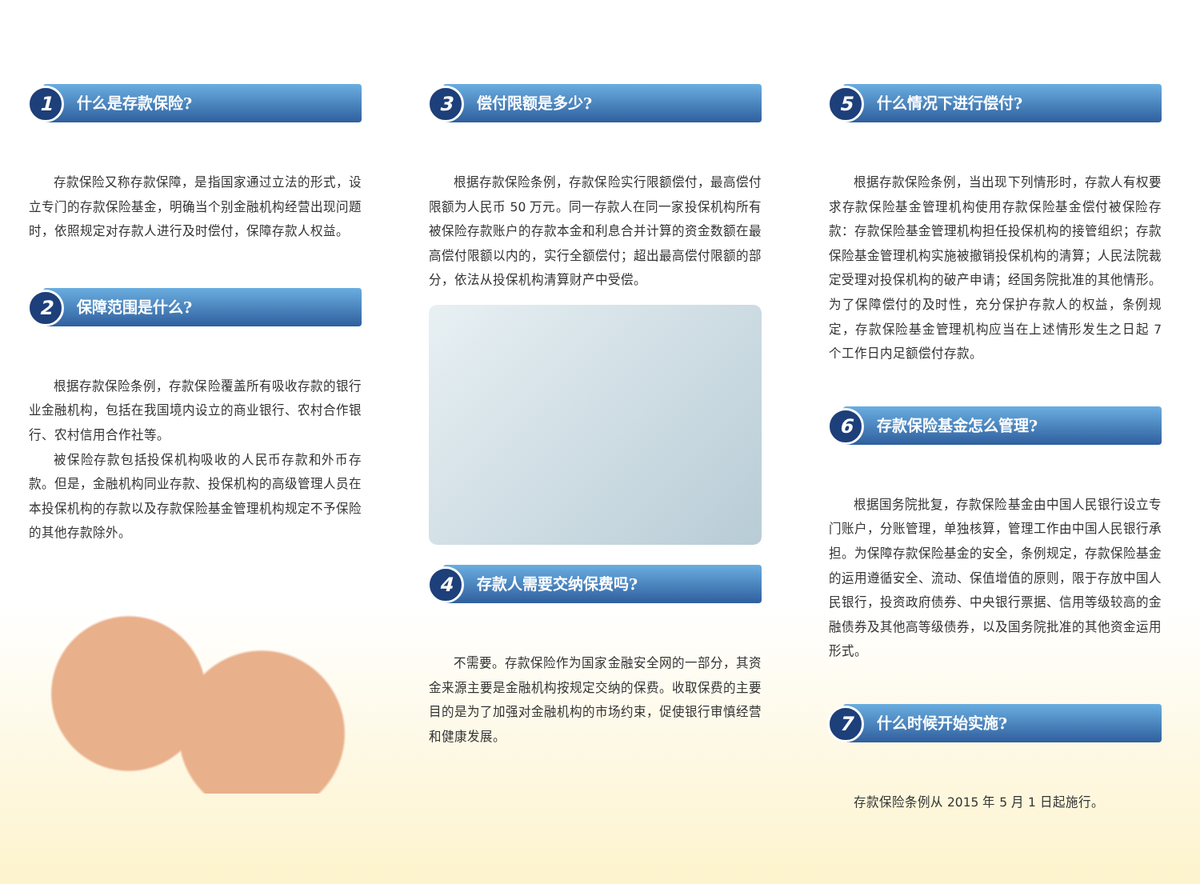1 什么是存款保险?
存款保险又称存款保障，是指国家通过立法的形式，设立专门的存款保险基金，明确当个别金融机构经营出现问题时，依照规定对存款人进行及时偿付，保障存款人权益。
2 保障范围是什么?
根据存款保险条例，存款保险覆盖所有吸收存款的银行业金融机构，包括在我国境内设立的商业银行、农村合作银行、农村信用合作社等。
被保险存款包括投保机构吸收的人民币存款和外币存款。但是，金融机构同业存款、投保机构的高级管理人员在本投保机构的存款以及存款保险基金管理机构规定不予保险的其他存款除外。
3 偿付限额是多少?
根据存款保险条例，存款保险实行限额偿付，最高偿付限额为人民币 50 万元。同一存款人在同一家投保机构所有被保险存款账户的存款本金和利息合并计算的资金数额在最高偿付限额以内的，实行全额偿付；超出最高偿付限额的部分，依法从投保机构清算财产中受偿。
4 存款人需要交纳保费吗?
不需要。存款保险作为国家金融安全网的一部分，其资金来源主要是金融机构按规定交纳的保费。收取保费的主要目的是为了加强对金融机构的市场约束，促使银行审慎经营和健康发展。
5 什么情况下进行偿付?
根据存款保险条例，当出现下列情形时，存款人有权要求存款保险基金管理机构使用存款保险基金偿付被保险存款：存款保险基金管理机构担任投保机构的接管组织；存款保险基金管理机构实施被撤销投保机构的清算；人民法院裁定受理对投保机构的破产申请；经国务院批准的其他情形。为了保障偿付的及时性，充分保护存款人的权益，条例规定，存款保险基金管理机构应当在上述情形发生之日起 7 个工作日内足额偿付存款。
6 存款保险基金怎么管理?
根据国务院批复，存款保险基金由中国人民银行设立专门账户，分账管理，单独核算，管理工作由中国人民银行承担。为保障存款保险基金的安全，条例规定，存款保险基金的运用遵循安全、流动、保值增值的原则，限于存放中国人民银行，投资政府债券、中央银行票据、信用等级较高的金融债券及其他高等级债券，以及国务院批准的其他资金运用形式。
7 什么时候开始实施?
存款保险条例从 2015 年 5 月 1 日起施行。